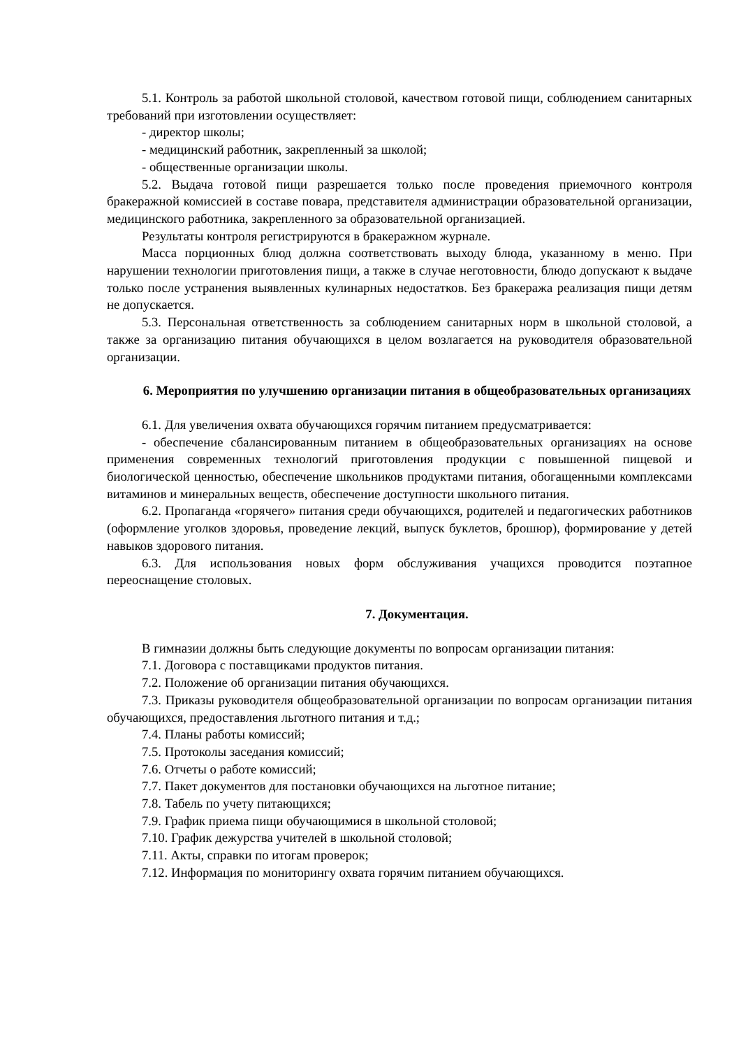5.1. Контроль за работой школьной столовой, качеством готовой пищи, соблюдением санитарных требований при изготовлении осуществляет:
- директор школы;
- медицинский работник, закрепленный за школой;
- общественные организации школы.
5.2. Выдача готовой пищи разрешается только после проведения приемочного контроля бракеражной комиссией в составе повара, представителя администрации образовательной организации, медицинского работника, закрепленного за образовательной организацией.
Результаты контроля регистрируются в бракеражном журнале.
Масса порционных блюд должна соответствовать выходу блюда, указанному в меню. При нарушении технологии приготовления пищи, а также в случае неготовности, блюдо допускают к выдаче только после устранения выявленных кулинарных недостатков. Без бракеража реализация пищи детям не допускается.
5.3. Персональная ответственность за соблюдением санитарных норм в школьной столовой, а также за организацию питания обучающихся в целом возлагается на руководителя образовательной организации.
6. Мероприятия по улучшению организации питания в общеобразовательных организациях
6.1. Для увеличения охвата обучающихся горячим питанием предусматривается:
- обеспечение сбалансированным питанием в общеобразовательных организациях на основе применения современных технологий приготовления продукции с повышенной пищевой и биологической ценностью, обеспечение школьников продуктами питания, обогащенными комплексами витаминов и минеральных веществ, обеспечение доступности школьного питания.
6.2. Пропаганда «горячего» питания среди обучающихся, родителей и педагогических работников (оформление уголков здоровья, проведение лекций, выпуск буклетов, брошюр), формирование у детей навыков здорового питания.
6.3. Для использования новых форм обслуживания учащихся проводится поэтапное переоснащение столовых.
7. Документация.
В гимназии должны быть следующие документы по вопросам организации питания:
7.1. Договора с поставщиками продуктов питания.
7.2. Положение об организации питания обучающихся.
7.3. Приказы руководителя общеобразовательной организации по вопросам организации питания обучающихся, предоставления льготного питания и т.д.;
7.4. Планы работы комиссий;
7.5. Протоколы заседания комиссий;
7.6. Отчеты о работе комиссий;
7.7. Пакет документов для постановки обучающихся на льготное питание;
7.8. Табель по учету питающихся;
7.9. График приема пищи обучающимися в школьной столовой;
7.10. График дежурства учителей в школьной столовой;
7.11. Акты, справки по итогам проверок;
7.12. Информация по мониторингу охвата горячим питанием обучающихся.